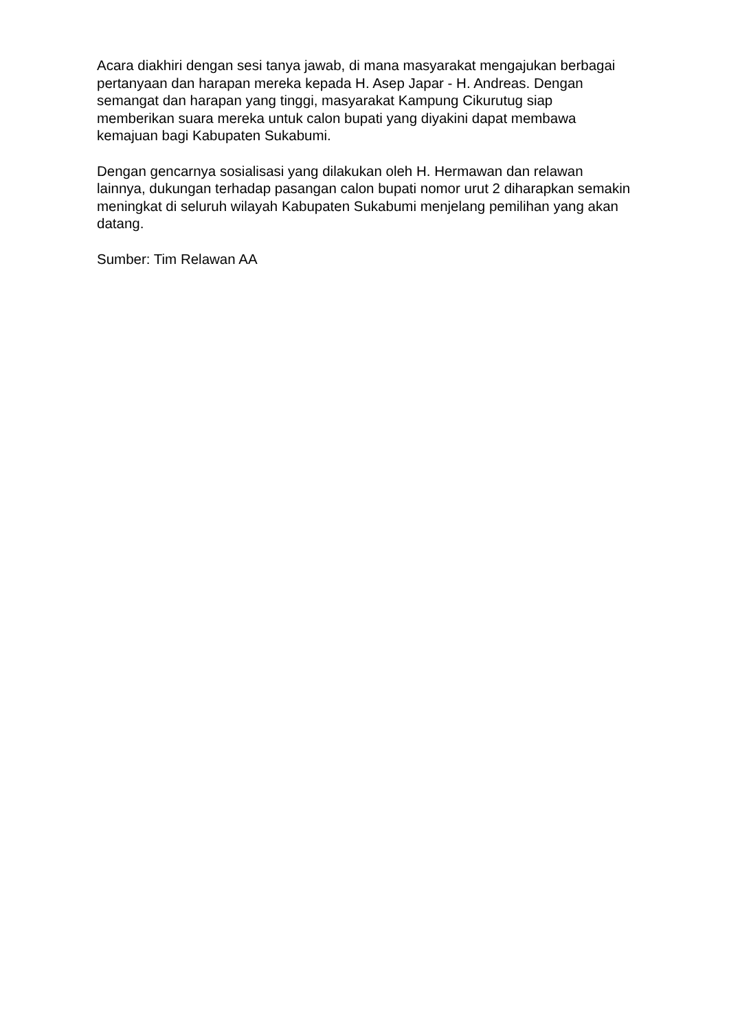Acara diakhiri dengan sesi tanya jawab, di mana masyarakat mengajukan berbagai pertanyaan dan harapan mereka kepada H. Asep Japar - H. Andreas. Dengan semangat dan harapan yang tinggi, masyarakat Kampung Cikurutug siap memberikan suara mereka untuk calon bupati yang diyakini dapat membawa kemajuan bagi Kabupaten Sukabumi.
Dengan gencarnya sosialisasi yang dilakukan oleh H. Hermawan dan relawan lainnya, dukungan terhadap pasangan calon bupati nomor urut 2 diharapkan semakin meningkat di seluruh wilayah Kabupaten Sukabumi menjelang pemilihan yang akan datang.
Sumber: Tim Relawan AA